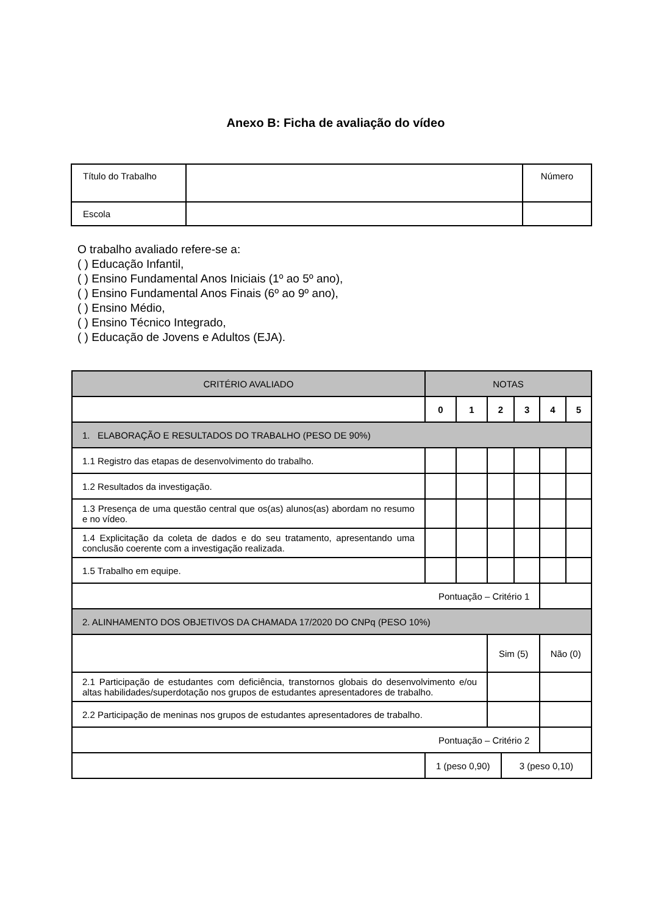Anexo B: Ficha de avaliação do vídeo
| Título do Trabalho | | Número |
| Escola | | |
O trabalho avaliado refere-se a:
( ) Educação Infantil,
( ) Ensino Fundamental Anos Iniciais (1º ao 5º ano),
( ) Ensino Fundamental Anos Finais (6º ao 9º ano),
( ) Ensino Médio,
( ) Ensino Técnico Integrado,
( ) Educação de Jovens e Adultos (EJA).
| CRITÉRIO AVALIADO | NOTAS | | | | | | |
| --- | --- | --- | --- | --- | --- | --- | --- |
| | 0 | 1 | 2 | | 3 | 4 | 5 |
| 1. ELABORAÇÃO E RESULTADOS DO TRABALHO (PESO DE 90%) | | | | | | | |
| 1.1 Registro das etapas de desenvolvimento do trabalho. | | | | | | | |
| 1.2 Resultados da investigação. | | | | | | | |
| 1.3 Presença de uma questão central que os(as) alunos(as) abordam no resumo e no vídeo. | | | | | | | |
| 1.4 Explicitação da coleta de dados e do seu tratamento, apresentando uma conclusão coerente com a investigação realizada. | | | | | | | |
| 1.5 Trabalho em equipe. | | | | | | | |
| Pontuação – Critério 1 | | | | | | | |
| 2. ALINHAMENTO DOS OBJETIVOS DA CHAMADA 17/2020 DO CNPq (PESO 10%) | | | | | | | |
| | | | Sim (5) | | | Não (0) | |
| 2.1 Participação de estudantes com deficiência, transtornos globais do desenvolvimento e/ou altas habilidades/superdotação nos grupos de estudantes apresentadores de trabalho. | | | | | | | |
| 2.2 Participação de meninas nos grupos de estudantes apresentadores de trabalho. | | | | | | | |
| Pontuação – Critério 2 | | | | | | | |
| | 1 (peso 0,90) | | | 3 (peso 0,10) | | | |